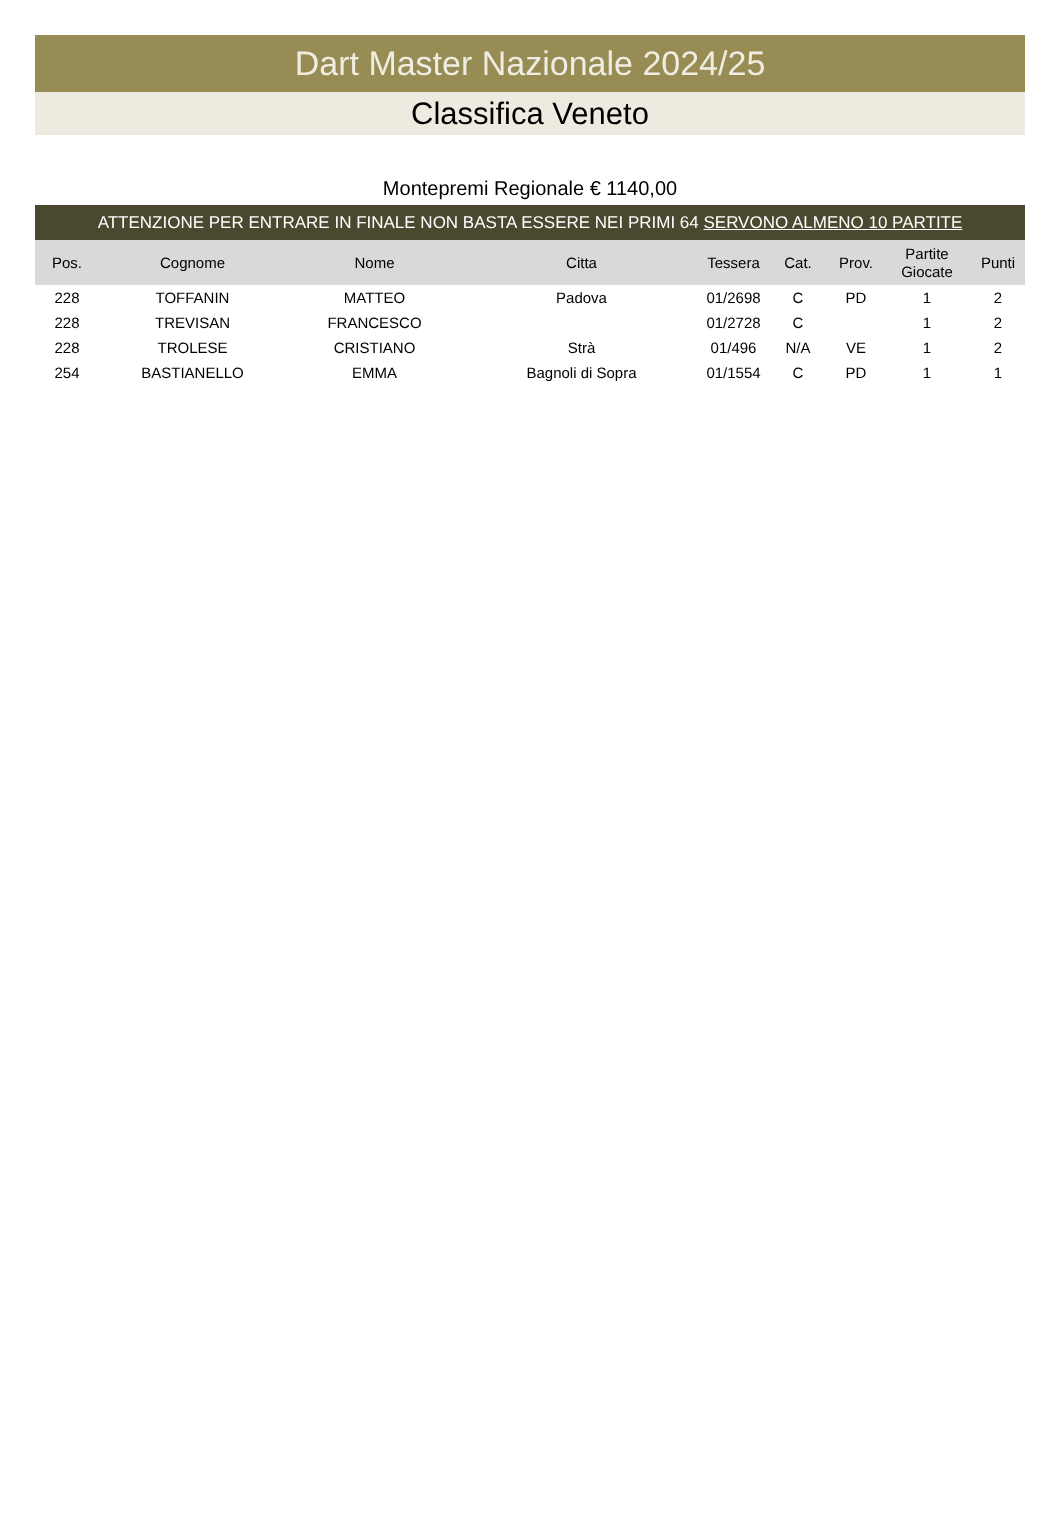Dart Master Nazionale 2024/25
Classifica Veneto
Montepremi Regionale € 1140,00
ATTENZIONE PER ENTRARE IN FINALE NON BASTA ESSERE NEI PRIMI 64 SERVONO ALMENO 10 PARTITE
| Pos. | Cognome | Nome | Citta | Tessera | Cat. | Prov. | Partite Giocate | Punti |
| --- | --- | --- | --- | --- | --- | --- | --- | --- |
| 228 | TOFFANIN | MATTEO | Padova | 01/2698 | C | PD | 1 | 2 |
| 228 | TREVISAN | FRANCESCO | | 01/2728 | C | | 1 | 2 |
| 228 | TROLESE | CRISTIANO | Strà | 01/496 | N/A | VE | 1 | 2 |
| 254 | BASTIANELLO | EMMA | Bagnoli di Sopra | 01/1554 | C | PD | 1 | 1 |